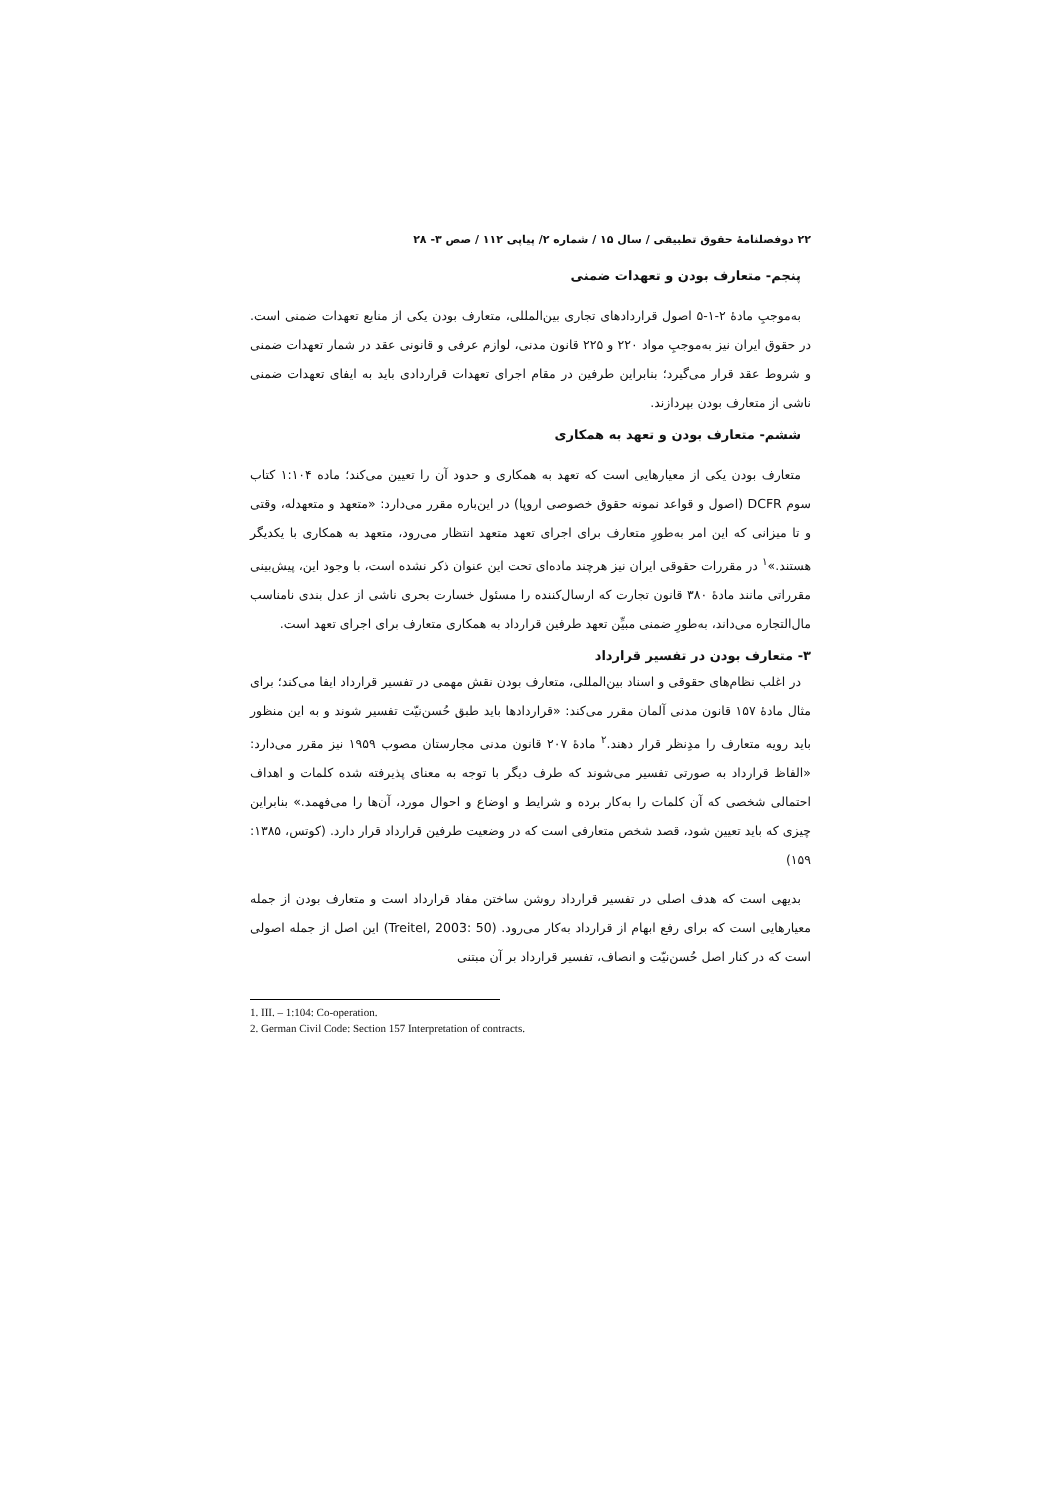۲۲ دوفصلنامهٔ حقوق تطبیقی / سال ۱۵ / شماره ۲/ پیاپی ۱۱۲ / صص ۳- ۲۸
پنجم- متعارف بودن و تعهدات ضمنی
به‌موجبِ مادهٔ ۲-۱-۵ اصول قراردادهای تجاری بین‌المللی، متعارف بودن یکی از منابع تعهدات ضمنی است. در حقوق ایران نیز به‌موجبِ مواد ۲۲۰ و ۲۲۵ قانون مدنی، لوازم عرفی و قانونی عقد در شمار تعهدات ضمنی و شروط عقد قرار می‌گیرد؛ بنابراین طرفین در مقام اجرای تعهدات قراردادی باید به ایفای تعهدات ضمنی ناشی از متعارف بودن بپردازند.
ششم- متعارف بودن و تعهد به همکاری
متعارف بودن یکی از معیارهایی است که تعهد به همکاری و حدود آن را تعیین می‌کند؛ ماده ۱:۱۰۴ کتاب سوم DCFR (اصول و قواعد نمونه حقوق خصوصی اروپا) در این‌باره مقرر می‌دارد: «متعهد و متعهدله، وقتی و تا میزانی که این امر به‌طورِ متعارف برای اجرای تعهد متعهد انتظار می‌رود، متعهد به همکاری با یکدیگر هستند.»<sup>۱</sup> در مقررات حقوقی ایران نیز هرچند ماده‌ای تحت این عنوان ذکر نشده است، با وجود این، پیش‌بینی مقرراتی مانند مادهٔ ۳۸۰ قانون تجارت که ارسال‌کننده را مسئول خسارت بحری ناشی از عدل بندی نامناسب مال‌التجاره می‌داند، به‌طورِ ضمنی مبیِّن تعهد طرفین قرارداد به همکاری متعارف برای اجرای تعهد است.
۳- متعارف بودن در تفسیر قرارداد
در اغلب نظام‌های حقوقی و اسناد بین‌المللی، متعارف بودن نقش مهمی در تفسیر قرارداد ایفا می‌کند؛ برای مثال مادهٔ ۱۵۷ قانون مدنی آلمان مقرر می‌کند: «قراردادها باید طبق حُسن‌نیّت تفسیر شوند و به این منظور باید رویه متعارف را مدِنظر قرار دهند.<sup>۲</sup> مادهٔ ۲۰۷ قانون مدنی مجارستان مصوب ۱۹۵۹ نیز مقرر می‌دارد: «الفاظ قرارداد به صورتی تفسیر می‌شوند که طرف دیگر با توجه به معنای پذیرفته شده کلمات و اهداف احتمالی شخصی که آن کلمات را به‌کار برده و شرایط و اوضاع و احوال مورد، آن‌ها را می‌فهمد.» بنابراین چیزی که باید تعیین شود، قصد شخص متعارفی است که در وضعیت طرفین قرارداد قرار دارد. (کوتس، ۱۳۸۵: ۱۵۹)
بدیهی است که هدف اصلی در تفسیر قرارداد روشن ساختن مفاد قرارداد است و متعارف بودن از جمله معیارهایی است که برای رفع ابهام از قرارداد به‌کار می‌رود. (Treitel, 2003: 50) این اصل از جمله اصولی است که در کنار اصل حُسن‌نیّت و انصاف، تفسیر قرارداد بر آن مبتنی
1. III. – 1:104: Co-operation.
2. German Civil Code: Section 157 Interpretation of contracts.